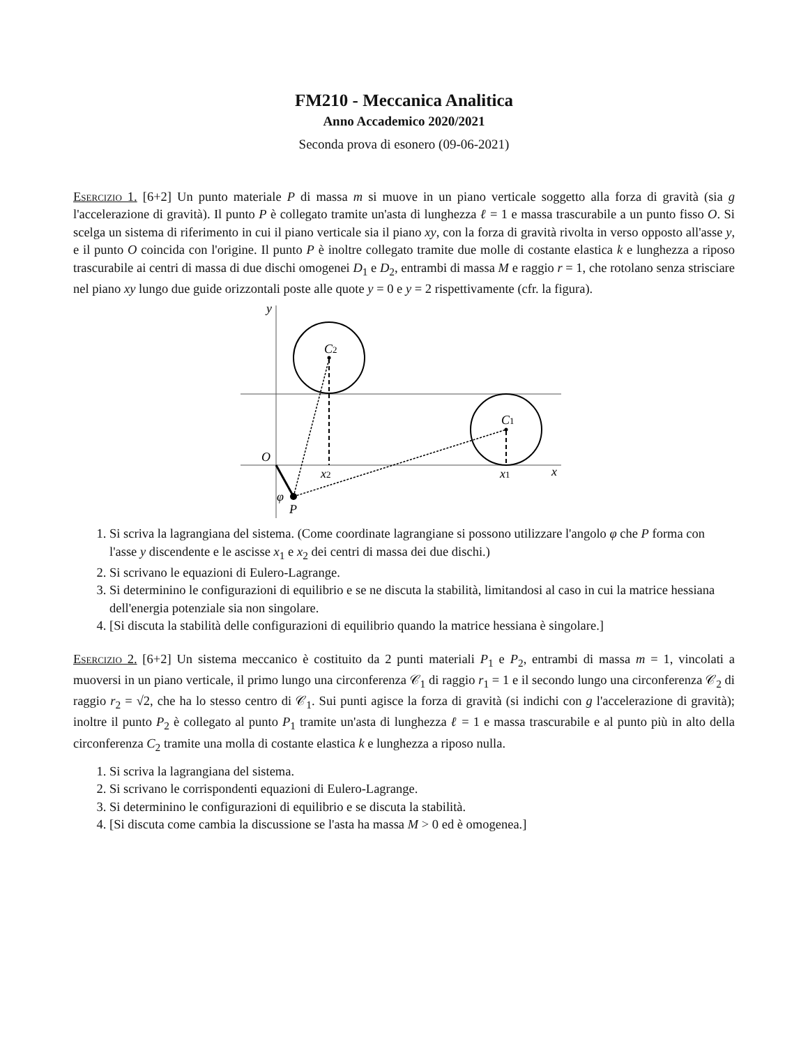FM210 - Meccanica Analitica
Anno Accademico 2020/2021
Seconda prova di esonero (09-06-2021)
Esercizio 1. [6+2] Un punto materiale P di massa m si muove in un piano verticale soggetto alla forza di gravità (sia g l'accelerazione di gravità). Il punto P è collegato tramite un'asta di lunghezza ℓ = 1 e massa trascurabile a un punto fisso O. Si scelga un sistema di riferimento in cui il piano verticale sia il piano xy, con la forza di gravità rivolta in verso opposto all'asse y, e il punto O coincida con l'origine. Il punto P è inoltre collegato tramite due molle di costante elastica k e lunghezza a riposo trascurabile ai centri di massa di due dischi omogenei D<sub>1</sub> e D<sub>2</sub>, entrambi di massa M e raggio r = 1, che rotolano senza strisciare nel piano xy lungo due guide orizzontali poste alle quote y = 0 e y = 2 rispettivamente (cfr. la figura).
y
C2
C1
O
x2
x1
x
φ
P
1. Si scriva la lagrangiana del sistema. (Come coordinate lagrangiane si possono utilizzare l'angolo φ che P forma con l'asse y discendente e le ascisse x<sub>1</sub> e x<sub>2</sub> dei centri di massa dei due dischi.)
2. Si scrivano le equazioni di Eulero-Lagrange.
3. Si determinino le configurazioni di equilibrio e se ne discuta la stabilità, limitandosi al caso in cui la matrice hessiana dell'energia potenziale sia non singolare.
4. [Si discuta la stabilità delle configurazioni di equilibrio quando la matrice hessiana è singolare.]
Esercizio 2. [6+2] Un sistema meccanico è costituito da 2 punti materiali P<sub>1</sub> e P<sub>2</sub>, entrambi di massa m = 1, vincolati a muoversi in un piano verticale, il primo lungo una circonferenza 𝒞<sub>1</sub> di raggio r<sub>1</sub> = 1 e il secondo lungo una circonferenza 𝒞<sub>2</sub> di raggio r<sub>2</sub> = √2, che ha lo stesso centro di 𝒞<sub>1</sub>. Sui punti agisce la forza di gravità (si indichi con g l'accelerazione di gravità); inoltre il punto P<sub>2</sub> è collegato al punto P<sub>1</sub> tramite un'asta di lunghezza ℓ = 1 e massa trascurabile e al punto più in alto della circonferenza C<sub>2</sub> tramite una molla di costante elastica k e lunghezza a riposo nulla.
1. Si scriva la lagrangiana del sistema.
2. Si scrivano le corrispondenti equazioni di Eulero-Lagrange.
3. Si determinino le configurazioni di equilibrio e se discuta la stabilità.
4. [Si discuta come cambia la discussione se l'asta ha massa M > 0 ed è omogenea.]